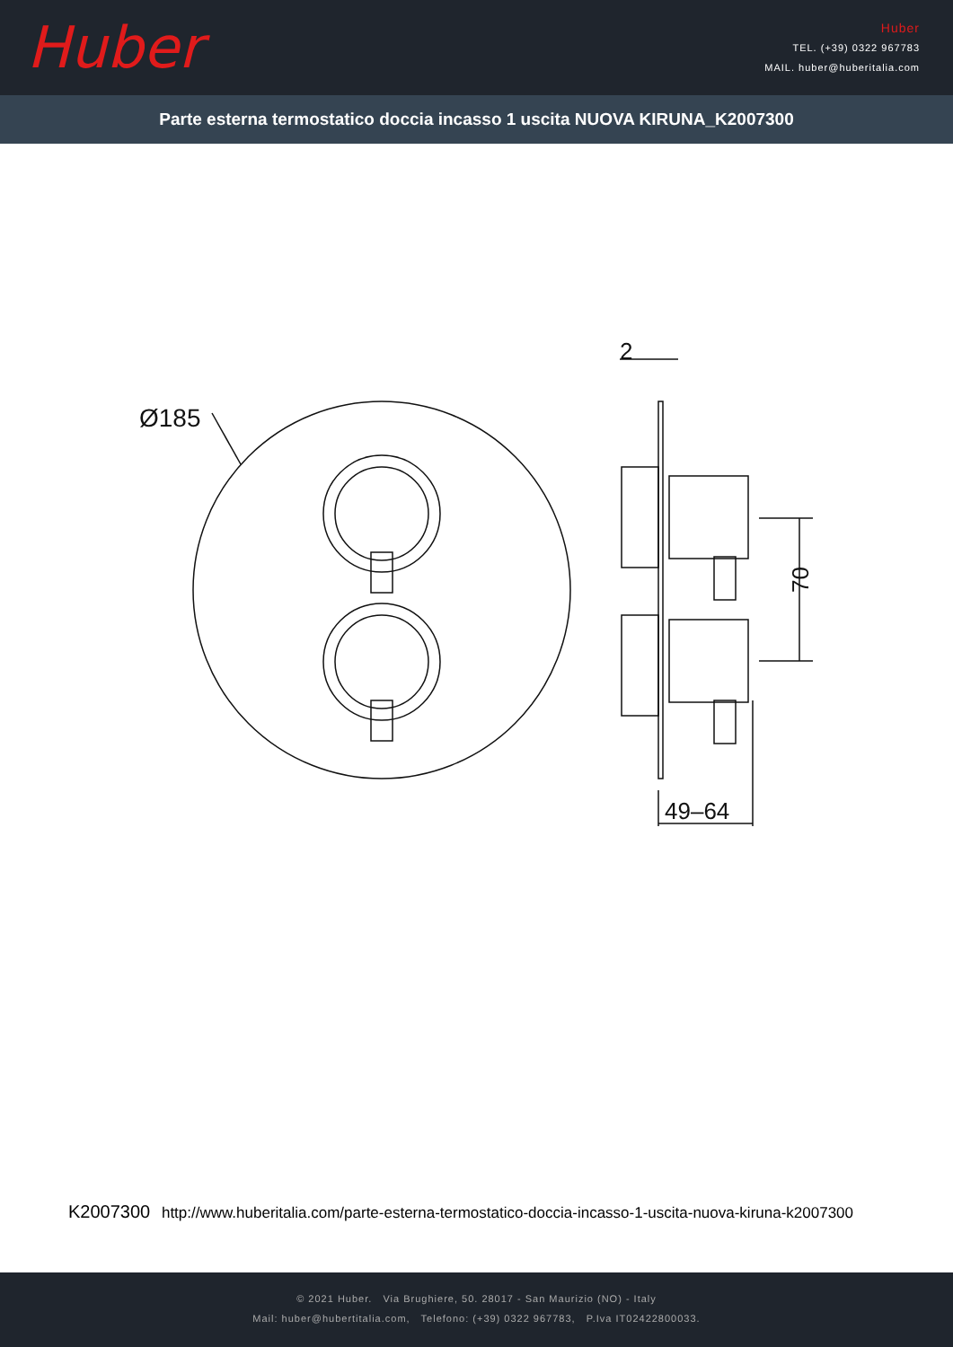Huber
Huber
TEL. (+39) 0322 967783
MAIL. huber@huberitalia.com
Parte esterna termostatico doccia incasso 1 uscita NUOVA KIRUNA_K2007300
Ø185
70
49–64
2
K2007300 http://www.huberitalia.com/parte-esterna-termostatico-doccia-incasso-1-uscita-nuova-kiruna-k2007300
© 2021 Huber. Via Brughiere, 50. 28017 - San Maurizio (NO) - Italy
Mail: huber@hubertitalia.com, Telefono: (+39) 0322 967783, P.Iva IT02422800033.